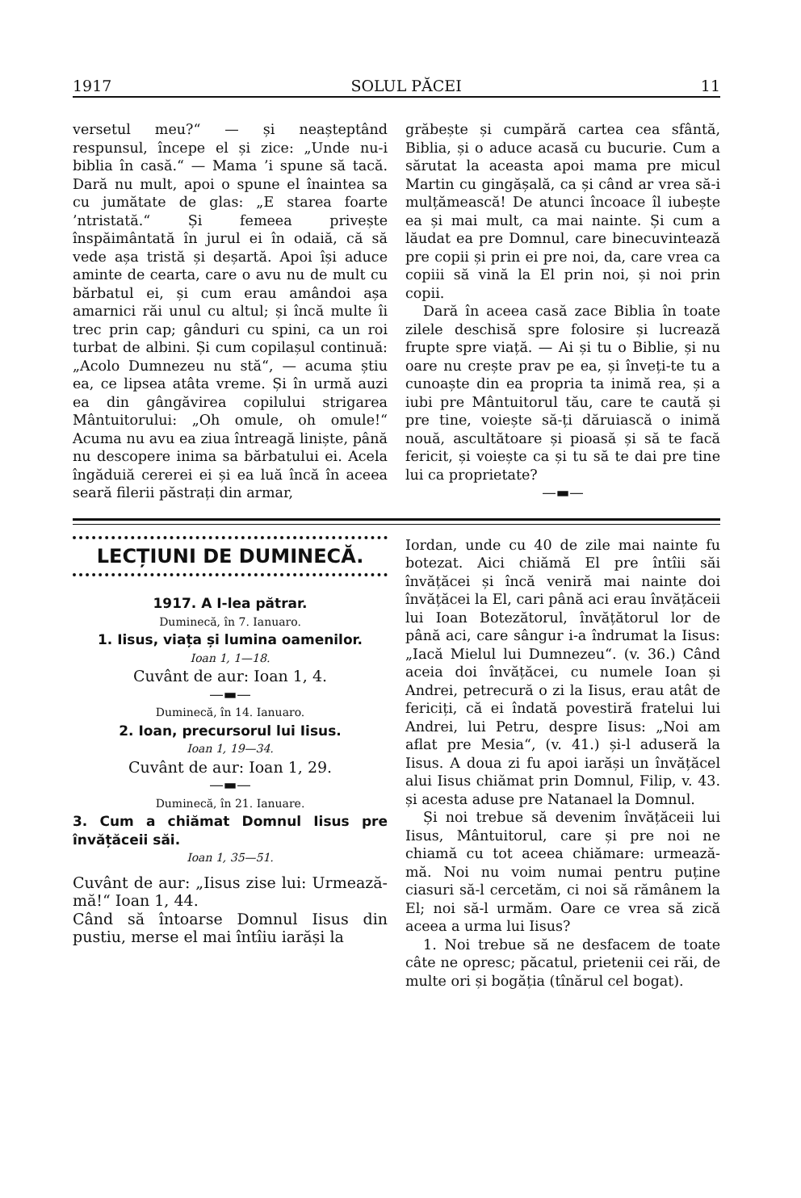1917 SOLUL PĂCEI 11
versetul meu?“ — și neașteptând respunsul, începe el și zice: „Unde nu-i biblia în casă.“ — Mama ’i spune să tacă. Dară nu mult, apoi o spune el înaintea sa cu jumătate de glas: „E starea foarte ’ntristată.“ Și femeea privește înspăimântată în jurul ei în odaiă, că să vede așa tristă și deșartă. Apoi își aduce aminte de cearta, care o avu nu de mult cu bărbatul ei, și cum erau amândoi așa amarnici răi unul cu altul; și încă multe îi trec prin cap; gânduri cu spini, ca un roi turbat de albini. Și cum copilașul continuă: „Acolo Dumnezeu nu stă“, — acuma știu ea, ce lipsea atâta vreme. Și în urmă auzi ea din gângăvirea copilului strigarea Mântuitorului: „Oh omule, oh omule!“ Acuma nu avu ea ziua întreagă liniște, până nu descopere inima sa bărbatului ei. Acela îngăduiă cererei ei și ea luă încă în aceea seară filerii păstrați din armar,
grăbește și cumpără cartea cea sfântă, Biblia, și o aduce acasă cu bucurie. Cum a sărutat la aceasta apoi mama pre micul Martin cu gingășală, ca și când ar vrea să-i mulțămească! De atunci încoace îl iubește ea și mai mult, ca mai nainte. Și cum a lăudat ea pre Domnul, care binecuvintează pre copii și prin ei pre noi, da, care vrea ca copiii să vină la El prin noi, și noi prin copii.
Dară în aceea casă zace Biblia în toate zilele deschisă spre folosire și lucrează frupte spre viață. — Ai și tu o Biblie, și nu oare nu crește prav pe ea, și înveți-te tu a cunoaște din ea propria ta inimă rea, și a iubi pre Mântuitorul tău, care te caută și pre tine, voiește să-ți dăruiască o inimă nouă, ascultătoare și pioasă și să te facă fericit, și voiește ca și tu să te dai pre tine lui ca proprietate?
—▬—
LECȚIUNI DE DUMINECĂ.
1917. A I-lea pătrar.
Duminecă, în 7. Ianuaro.
1. Iisus, viața și lumina oamenilor.
Ioan 1, 1—18.
Cuvânt de aur: Ioan 1, 4.
—▬—
Duminecă, în 14. Ianuaro.
2. Ioan, precursorul lui Iisus.
Ioan 1, 19—34.
Cuvânt de aur: Ioan 1, 29.
—▬—
Duminecă, în 21. Ianuare.
3. Cum a chiămat Domnul Iisus pre învățăceii săi.
Ioan 1, 35—51.
Cuvânt de aur: „Iisus zise lui: Urmează-mă!“ Ioan 1, 44.
Când să întoarse Domnul Iisus din pustiu, merse el mai întîiu iarăși la
Iordan, unde cu 40 de zile mai nainte fu botezat. Aici chiămă El pre întîii săi învățăcei și încă veniră mai nainte doi învățăcei la El, cari până aci erau învățăceii lui Ioan Botezătorul, învățătorul lor de până aci, care sângur i-a îndrumat la Iisus: „Iacă Mielul lui Dumnezeu“. (v. 36.) Când aceia doi învățăcei, cu numele Ioan și Andrei, petrecură o zi la Iisus, erau atât de fericiți, că ei îndată povestiră fratelui lui Andrei, lui Petru, despre Iisus: „Noi am aflat pre Mesia“, (v. 41.) și-l aduseră la Iisus. A doua zi fu apoi iarăși un învățăcel alui Iisus chiămat prin Domnul, Filip, v. 43. și acesta aduse pre Natanael la Domnul.
Și noi trebue să devenim învățăceii lui Iisus, Mântuitorul, care și pre noi ne chiamă cu tot aceea chiămare: urmează-mă. Noi nu voim numai pentru puține ciasuri să-l cercetăm, ci noi să rămânem la El; noi să-l urmăm. Oare ce vrea să zică aceea a urma lui Iisus?
1. Noi trebue să ne desfacem de toate câte ne opresc; păcatul, prietenii cei răi, de multe ori și bogăția (tînărul cel bogat).